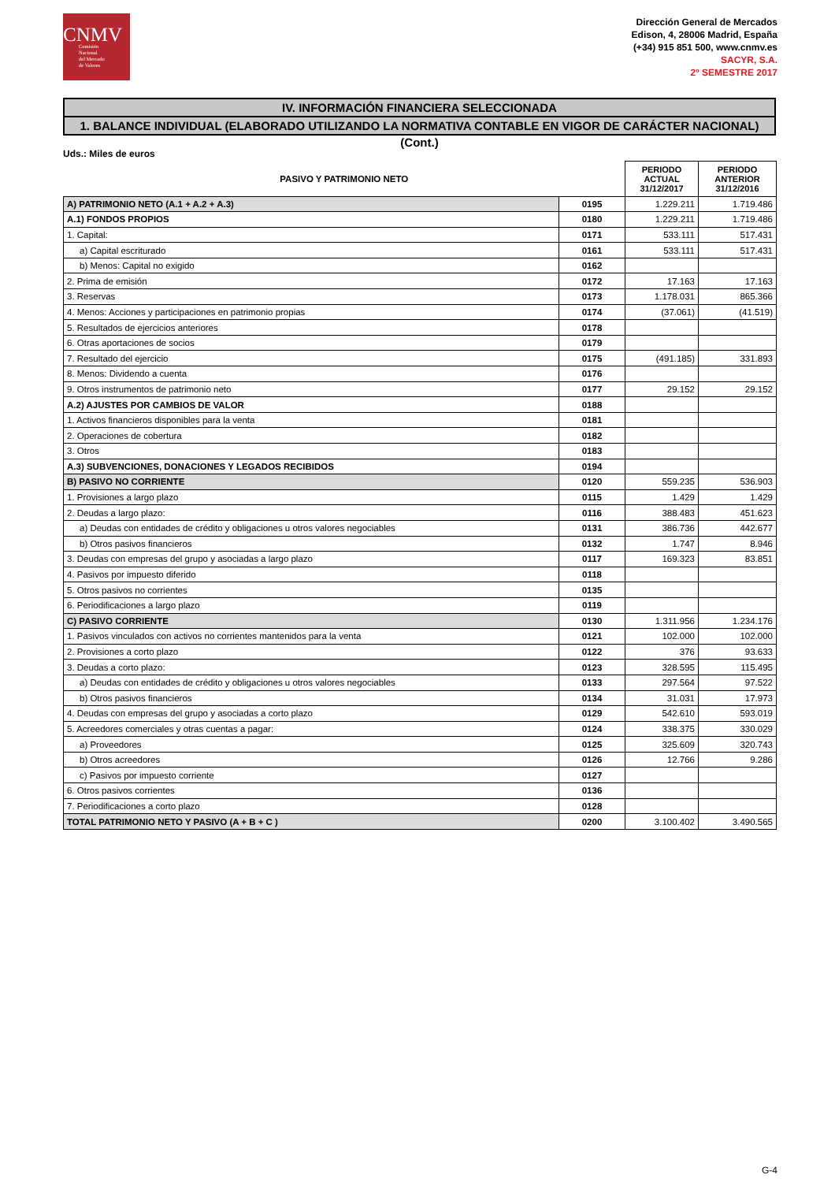CNMV
Comisión
Nacional
del Mercado
de Valores
Dirección General de Mercados
Edison, 4, 28006 Madrid, España
(+34) 915 851 500, www.cnmv.es
SACYR, S.A.
2º SEMESTRE 2017
IV. INFORMACIÓN FINANCIERA SELECCIONADA
1. BALANCE INDIVIDUAL (ELABORADO UTILIZANDO LA NORMATIVA CONTABLE EN VIGOR DE CARÁCTER NACIONAL) (Cont.)
Uds.: Miles de euros
| PASIVO Y PATRIMONIO NETO | | PERIODO ACTUAL 31/12/2017 | PERIODO ANTERIOR 31/12/2016 |
| --- | --- | --- | --- |
| A) PATRIMONIO NETO (A.1 + A.2 + A.3) | 0195 | 1.229.211 | 1.719.486 |
| A.1) FONDOS PROPIOS | 0180 | 1.229.211 | 1.719.486 |
| 1. Capital: | 0171 | 533.111 | 517.431 |
| a) Capital escriturado | 0161 | 533.111 | 517.431 |
| b) Menos: Capital no exigido | 0162 | | |
| 2. Prima de emisión | 0172 | 17.163 | 17.163 |
| 3. Reservas | 0173 | 1.178.031 | 865.366 |
| 4. Menos: Acciones y participaciones en patrimonio propias | 0174 | (37.061) | (41.519) |
| 5. Resultados de ejercicios anteriores | 0178 | | |
| 6. Otras aportaciones de socios | 0179 | | |
| 7. Resultado del ejercicio | 0175 | (491.185) | 331.893 |
| 8. Menos: Dividendo a cuenta | 0176 | | |
| 9. Otros instrumentos de patrimonio neto | 0177 | 29.152 | 29.152 |
| A.2) AJUSTES POR CAMBIOS DE VALOR | 0188 | | |
| 1. Activos financieros disponibles para la venta | 0181 | | |
| 2. Operaciones de cobertura | 0182 | | |
| 3. Otros | 0183 | | |
| A.3) SUBVENCIONES, DONACIONES Y LEGADOS RECIBIDOS | 0194 | | |
| B) PASIVO NO CORRIENTE | 0120 | 559.235 | 536.903 |
| 1. Provisiones a largo plazo | 0115 | 1.429 | 1.429 |
| 2. Deudas a largo plazo: | 0116 | 388.483 | 451.623 |
| a) Deudas con entidades de crédito y obligaciones u otros valores negociables | 0131 | 386.736 | 442.677 |
| b) Otros pasivos financieros | 0132 | 1.747 | 8.946 |
| 3. Deudas con empresas del grupo y asociadas a largo plazo | 0117 | 169.323 | 83.851 |
| 4. Pasivos por impuesto diferido | 0118 | | |
| 5. Otros pasivos no corrientes | 0135 | | |
| 6. Periodificaciones a largo plazo | 0119 | | |
| C) PASIVO CORRIENTE | 0130 | 1.311.956 | 1.234.176 |
| 1. Pasivos vinculados con activos no corrientes mantenidos para la venta | 0121 | 102.000 | 102.000 |
| 2. Provisiones a corto plazo | 0122 | 376 | 93.633 |
| 3. Deudas a corto plazo: | 0123 | 328.595 | 115.495 |
| a) Deudas con entidades de crédito y obligaciones u otros valores negociables | 0133 | 297.564 | 97.522 |
| b) Otros pasivos financieros | 0134 | 31.031 | 17.973 |
| 4. Deudas con empresas del grupo y asociadas a corto plazo | 0129 | 542.610 | 593.019 |
| 5. Acreedores comerciales y otras cuentas a pagar: | 0124 | 338.375 | 330.029 |
| a) Proveedores | 0125 | 325.609 | 320.743 |
| b) Otros acreedores | 0126 | 12.766 | 9.286 |
| c) Pasivos por impuesto corriente | 0127 | | |
| 6. Otros pasivos corrientes | 0136 | | |
| 7. Periodificaciones a corto plazo | 0128 | | |
| TOTAL PATRIMONIO NETO Y PASIVO (A + B + C ) | 0200 | 3.100.402 | 3.490.565 |
G-4